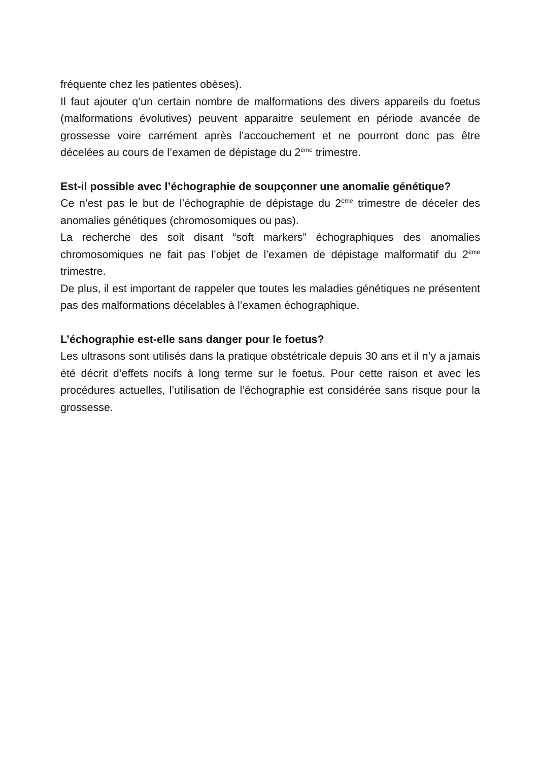fréquente chez les patientes obèses).
Il faut ajouter q’un certain nombre de malformations des divers appareils du foetus (malformations évolutives) peuvent apparaitre seulement en période avancée de grossesse voire carrément après l’accouchement et ne pourront donc pas être décelées au cours de l’examen de dépistage du 2<sup>ème</sup> trimestre.
Est-il possible avec l’échographie de soupçonner une anomalie génétique?
Ce n’est pas le but de l’échographie de dépistage du 2<sup>ème</sup> trimestre de déceler des anomalies génétiques (chromosomiques ou pas).
La recherche des soit disant “soft markers” échographiques des anomalies chromosomiques ne fait pas l’objet de l’examen de dépistage malformatif du 2<sup>ème</sup> trimestre.
De plus, il est important de rappeler que toutes les maladies génétiques ne présentent pas des malformations décelables à l’examen échographique.
L’échographie est-elle sans danger pour le foetus?
Les ultrasons sont utilisés dans la pratique obstétricale depuis 30 ans et il n’y a jamais été décrit d’effets nocifs à long terme sur le foetus. Pour cette raison et avec les procédures actuelles, l’utilisation de l’échographie est considérée sans risque pour la grossesse.